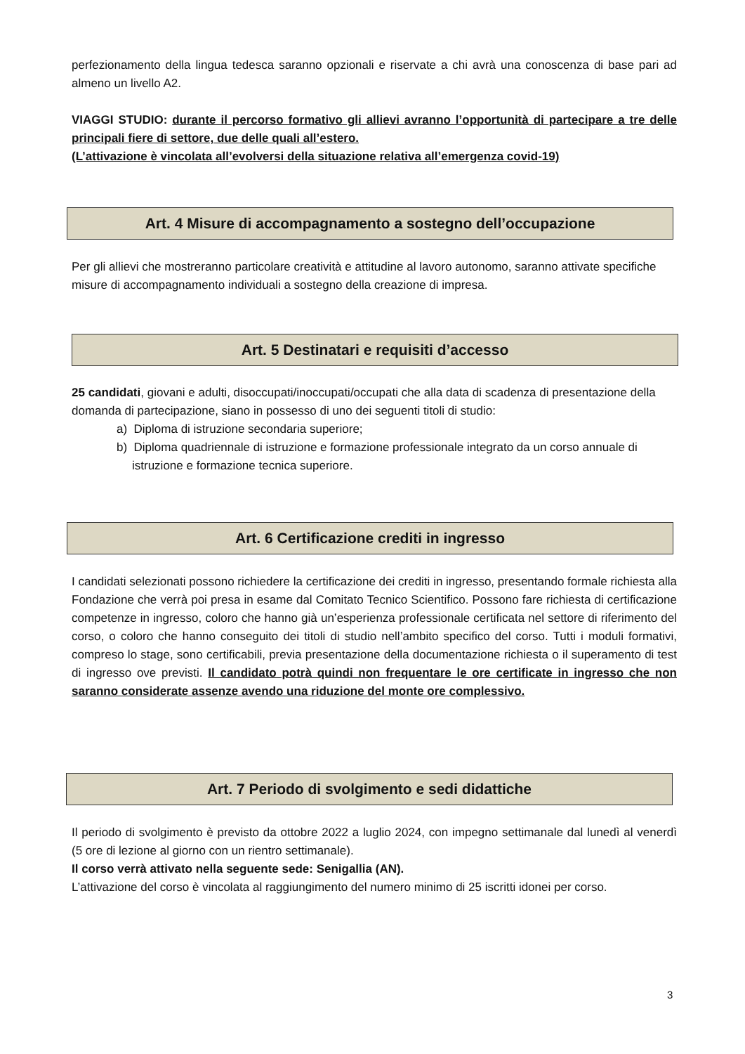perfezionamento della lingua tedesca saranno opzionali e riservate a chi avrà una conoscenza di base pari ad almeno un livello A2.
VIAGGI STUDIO: durante il percorso formativo gli allievi avranno l’opportunità di partecipare a tre delle principali fiere di settore, due delle quali all’estero.
(L’attivazione è vincolata all’evolversi della situazione relativa all’emergenza covid-19)
Art. 4 Misure di accompagnamento a sostegno dell’occupazione
Per gli allievi che mostreranno particolare creatività e attitudine al lavoro autonomo, saranno attivate specifiche misure di accompagnamento individuali a sostegno della creazione di impresa.
Art. 5 Destinatari e requisiti d’accesso
25 candidati, giovani e adulti, disoccupati/inoccupati/occupati che alla data di scadenza di presentazione della domanda di partecipazione, siano in possesso di uno dei seguenti titoli di studio:
a) Diploma di istruzione secondaria superiore;
b) Diploma quadriennale di istruzione e formazione professionale integrato da un corso annuale di istruzione e formazione tecnica superiore.
Art. 6 Certificazione crediti in ingresso
I candidati selezionati possono richiedere la certificazione dei crediti in ingresso, presentando formale richiesta alla Fondazione che verrà poi presa in esame dal Comitato Tecnico Scientifico. Possono fare richiesta di certificazione competenze in ingresso, coloro che hanno già un’esperienza professionale certificata nel settore di riferimento del corso, o coloro che hanno conseguito dei titoli di studio nell’ambito specifico del corso. Tutti i moduli formativi, compreso lo stage, sono certificabili, previa presentazione della documentazione richiesta o il superamento di test di ingresso ove previsti. Il candidato potrà quindi non frequentare le ore certificate in ingresso che non saranno considerate assenze avendo una riduzione del monte ore complessivo.
Art. 7 Periodo di svolgimento e sedi didattiche
Il periodo di svolgimento è previsto da ottobre 2022 a luglio 2024, con impegno settimanale dal lunedì al venerdì (5 ore di lezione al giorno con un rientro settimanale).
Il corso verrà attivato nella seguente sede: Senigallia (AN).
L’attivazione del corso è vincolata al raggiungimento del numero minimo di 25 iscritti idonei per corso.
3